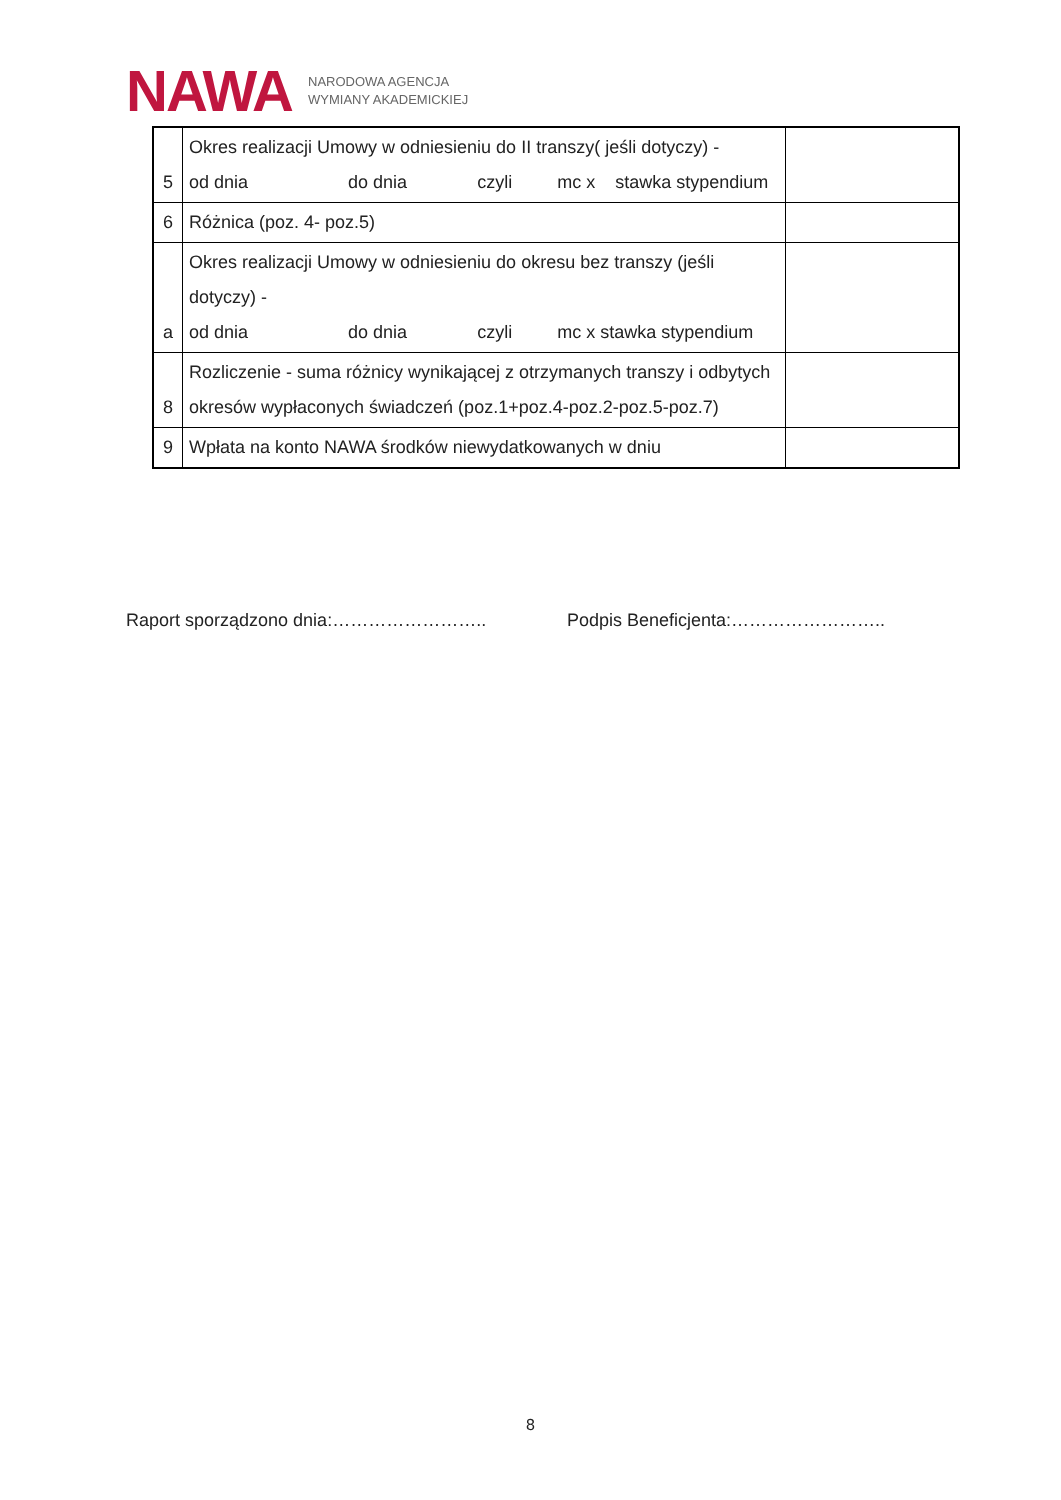NAWA
NARODOWA AGENCJA
WYMIANY AKADEMICKIEJ
| 5 | Okres realizacji Umowy w odniesieniu do II transzy( jeśli dotyczy) - od dnia do dnia czyli mc x stawka stypendium | |
| 6 | Różnica (poz. 4- poz.5) | |
| a | Okres realizacji Umowy w odniesieniu do okresu bez transzy (jeśli dotyczy) - od dnia do dnia czyli mc x stawka stypendium | |
| 8 | Rozliczenie - suma różnicy wynikającej z otrzymanych transzy i odbytych okresów wypłaconych świadczeń (poz.1+poz.4-poz.2-poz.5-poz.7) | |
| 9 | Wpłata na konto NAWA środków niewydatkowanych w dniu | |
Raport sporządzono dnia:…………………….. Podpis Beneficjenta:……………………..
8